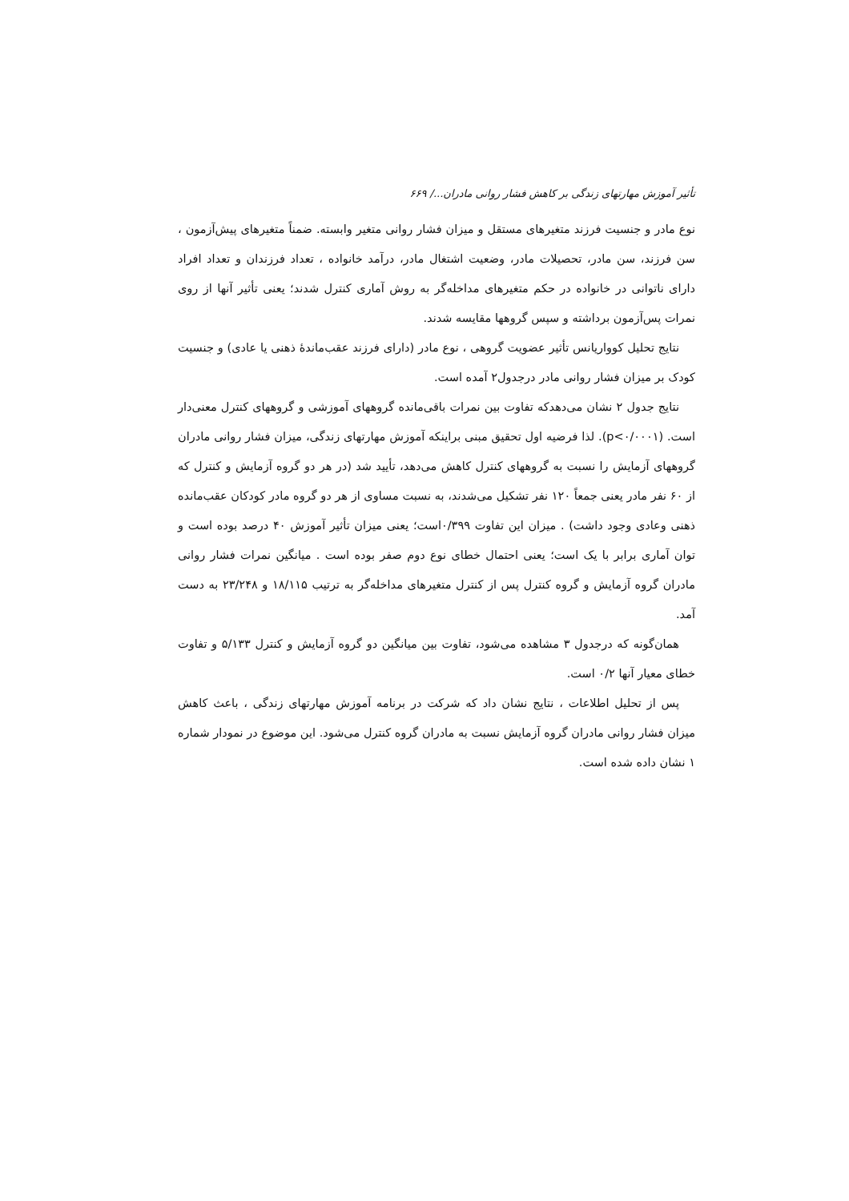تأثیر آموزش مهارتهای زندگی بر کاهش فشار روانی مادران.../ ۶۶۹
نوع مادر و جنسیت فرزند متغیرهای مستقل و میزان فشار روانی متغیر وابسته. ضمناً متغیرهای پیش‌آزمون ، سن فرزند، سن مادر، تحصیلات مادر، وضعیت اشتغال مادر، درآمد خانواده ، تعداد فرزندان و تعداد افراد دارای ناتوانی در خانواده در حکم متغیرهای مداخله‌گر به روش آماری کنترل شدند؛ یعنی تأثیر آنها از روی نمرات پس‌آزمون برداشته و سپس گروهها مقایسه شدند.
نتایج تحلیل کوواریانس تأثیر عضویت گروهی ، نوع مادر (دارای فرزند عقب‌ماندهٔ ذهنی یا عادی) و جنسیت کودک بر میزان فشار روانی مادر درجدول۲ آمده است.
نتایج جدول ۲ نشان می‌دهدکه تفاوت بین نمرات باقی‌مانده گروههای آموزشی و گروههای کنترل معنی‌دار است. (p<۰/۰۰۰۱). لذا فرضیه اول تحقیق مبنی براینکه آموزش مهارتهای زندگی، میزان فشار روانی مادران گروههای آزمایش را نسبت به گروههای کنترل کاهش می‌دهد، تأیید شد (در هر دو گروه آزمایش و کنترل که از ۶۰ نفر مادر یعنی جمعاً ۱۲۰ نفر تشکیل می‌شدند، به نسبت مساوی از هر دو گروه مادر کودکان عقب‌مانده ذهنی وعادی وجود داشت) . میزان این تفاوت ۰/۳۹۹است؛ یعنی میزان تأثیر آموزش ۴۰ درصد بوده است و توان آماری برابر با یک است؛ یعنی احتمال خطای نوع دوم صفر بوده است . میانگین نمرات فشار روانی مادران گروه آزمایش و گروه کنترل پس از کنترل متغیرهای مداخله‌گر به ترتیب ۱۸/۱۱۵ و ۲۳/۲۴۸ به دست آمد.
همان‌گونه که درجدول ۳ مشاهده می‌شود، تفاوت بین میانگین دو گروه آزمایش و کنترل ۵/۱۳۳ و تفاوت خطای معیار آنها ۰/۲ است.
پس از تحلیل اطلاعات ، نتایج نشان داد که شرکت در برنامه آموزش مهارتهای زندگی ، باعث کاهش میزان فشار روانی مادران گروه آزمایش نسبت به مادران گروه کنترل می‌شود. این موضوع در نمودار شماره ۱ نشان داده شده است.